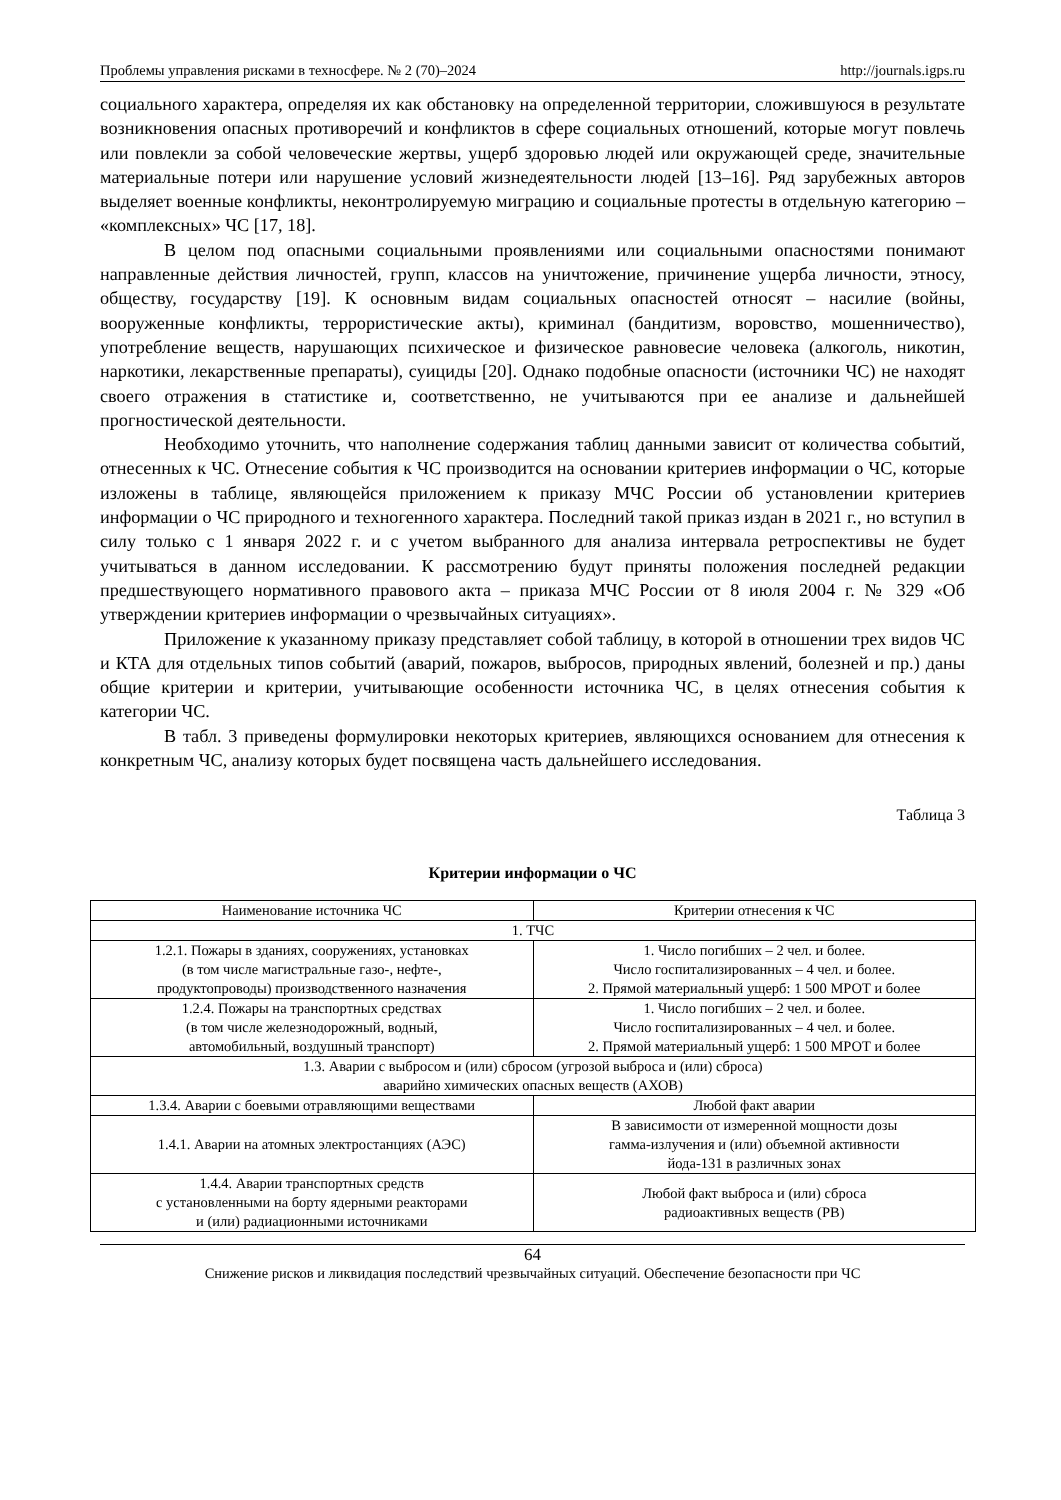Проблемы управления рисками в техносфере. № 2 (70)–2024 http://journals.igps.ru
социального характера, определяя их как обстановку на определенной территории, сложившуюся в результате возникновения опасных противоречий и конфликтов в сфере социальных отношений, которые могут повлечь или повлекли за собой человеческие жертвы, ущерб здоровью людей или окружающей среде, значительные материальные потери или нарушение условий жизнедеятельности людей [13–16]. Ряд зарубежных авторов выделяет военные конфликты, неконтролируемую миграцию и социальные протесты в отдельную категорию – «комплексных» ЧС [17, 18].
В целом под опасными социальными проявлениями или социальными опасностями понимают направленные действия личностей, групп, классов на уничтожение, причинение ущерба личности, этносу, обществу, государству [19]. К основным видам социальных опасностей относят – насилие (войны, вооруженные конфликты, террористические акты), криминал (бандитизм, воровство, мошенничество), употребление веществ, нарушающих психическое и физическое равновесие человека (алкоголь, никотин, наркотики, лекарственные препараты), суициды [20]. Однако подобные опасности (источники ЧС) не находят своего отражения в статистике и, соответственно, не учитываются при ее анализе и дальнейшей прогностической деятельности.
Необходимо уточнить, что наполнение содержания таблиц данными зависит от количества событий, отнесенных к ЧС. Отнесение события к ЧС производится на основании критериев информации о ЧС, которые изложены в таблице, являющейся приложением к приказу МЧС России об установлении критериев информации о ЧС природного и техногенного характера. Последний такой приказ издан в 2021 г., но вступил в силу только с 1 января 2022 г. и с учетом выбранного для анализа интервала ретроспективы не будет учитываться в данном исследовании. К рассмотрению будут приняты положения последней редакции предшествующего нормативного правового акта – приказа МЧС России от 8 июля 2004 г. № 329 «Об утверждении критериев информации о чрезвычайных ситуациях».
Приложение к указанному приказу представляет собой таблицу, в которой в отношении трех видов ЧС и КТА для отдельных типов событий (аварий, пожаров, выбросов, природных явлений, болезней и пр.) даны общие критерии и критерии, учитывающие особенности источника ЧС, в целях отнесения события к категории ЧС.
В табл. 3 приведены формулировки некоторых критериев, являющихся основанием для отнесения к конкретным ЧС, анализу которых будет посвящена часть дальнейшего исследования.
Таблица 3
Критерии информации о ЧС
| Наименование источника ЧС | Критерии отнесения к ЧС |
| 1. ТЧС | |
| 1.2.1. Пожары в зданиях, сооружениях, установках (в том числе магистральные газо-, нефте-, продуктопроводы) производственного назначения | 1. Число погибших – 2 чел. и более. Число госпитализированных – 4 чел. и более. 2. Прямой материальный ущерб: 1 500 МРОТ и более |
| 1.2.4. Пожары на транспортных средствах (в том числе железнодорожный, водный, автомобильный, воздушный транспорт) | 1. Число погибших – 2 чел. и более. Число госпитализированных – 4 чел. и более. 2. Прямой материальный ущерб: 1 500 МРОТ и более |
| 1.3. Аварии с выбросом и (или) сбросом (угрозой выброса и (или) сброса) аварийно химических опасных веществ (АХОВ) | |
| 1.3.4. Аварии с боевыми отравляющими веществами | Любой факт аварии |
| 1.4.1. Аварии на атомных электростанциях (АЭС) | В зависимости от измеренной мощности дозы гамма-излучения и (или) объемной активности йода-131 в различных зонах |
| 1.4.4. Аварии транспортных средств с установленными на борту ядерными реакторами и (или) радиационными источниками | Любой факт выброса и (или) сброса радиоактивных веществ (РВ) |
64
Снижение рисков и ликвидация последствий чрезвычайных ситуаций. Обеспечение безопасности при ЧС